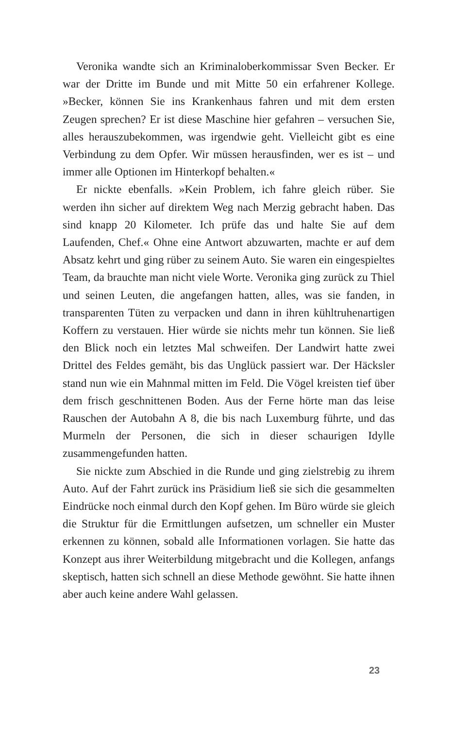Veronika wandte sich an Kriminaloberkommissar Sven Becker. Er war der Dritte im Bunde und mit Mitte 50 ein erfahrener Kollege. »Becker, können Sie ins Krankenhaus fahren und mit dem ersten Zeugen sprechen? Er ist diese Maschine hier gefahren – versuchen Sie, alles herauszubekommen, was irgendwie geht. Vielleicht gibt es eine Verbindung zu dem Opfer. Wir müssen herausfinden, wer es ist – und immer alle Optionen im Hinterkopf behalten.«
Er nickte ebenfalls. »Kein Problem, ich fahre gleich rüber. Sie werden ihn sicher auf direktem Weg nach Merzig gebracht haben. Das sind knapp 20 Kilometer. Ich prüfe das und halte Sie auf dem Laufenden, Chef.« Ohne eine Antwort abzuwarten, machte er auf dem Absatz kehrt und ging rüber zu seinem Auto. Sie waren ein eingespieltes Team, da brauchte man nicht viele Worte. Veronika ging zurück zu Thiel und seinen Leuten, die angefangen hatten, alles, was sie fanden, in transparenten Tüten zu verpacken und dann in ihren kühltruhenartigen Koffern zu verstauen. Hier würde sie nichts mehr tun können. Sie ließ den Blick noch ein letztes Mal schweifen. Der Landwirt hatte zwei Drittel des Feldes gemäht, bis das Unglück passiert war. Der Häcksler stand nun wie ein Mahnmal mitten im Feld. Die Vögel kreisten tief über dem frisch geschnittenen Boden. Aus der Ferne hörte man das leise Rauschen der Autobahn A 8, die bis nach Luxemburg führte, und das Murmeln der Personen, die sich in dieser schaurigen Idylle zusammengefunden hatten.
Sie nickte zum Abschied in die Runde und ging zielstrebig zu ihrem Auto. Auf der Fahrt zurück ins Präsidium ließ sie sich die gesammelten Eindrücke noch einmal durch den Kopf gehen. Im Büro würde sie gleich die Struktur für die Ermittlungen aufsetzen, um schneller ein Muster erkennen zu können, sobald alle Informationen vorlagen. Sie hatte das Konzept aus ihrer Weiterbildung mitgebracht und die Kollegen, anfangs skeptisch, hatten sich schnell an diese Methode gewöhnt. Sie hatte ihnen aber auch keine andere Wahl gelassen.
23